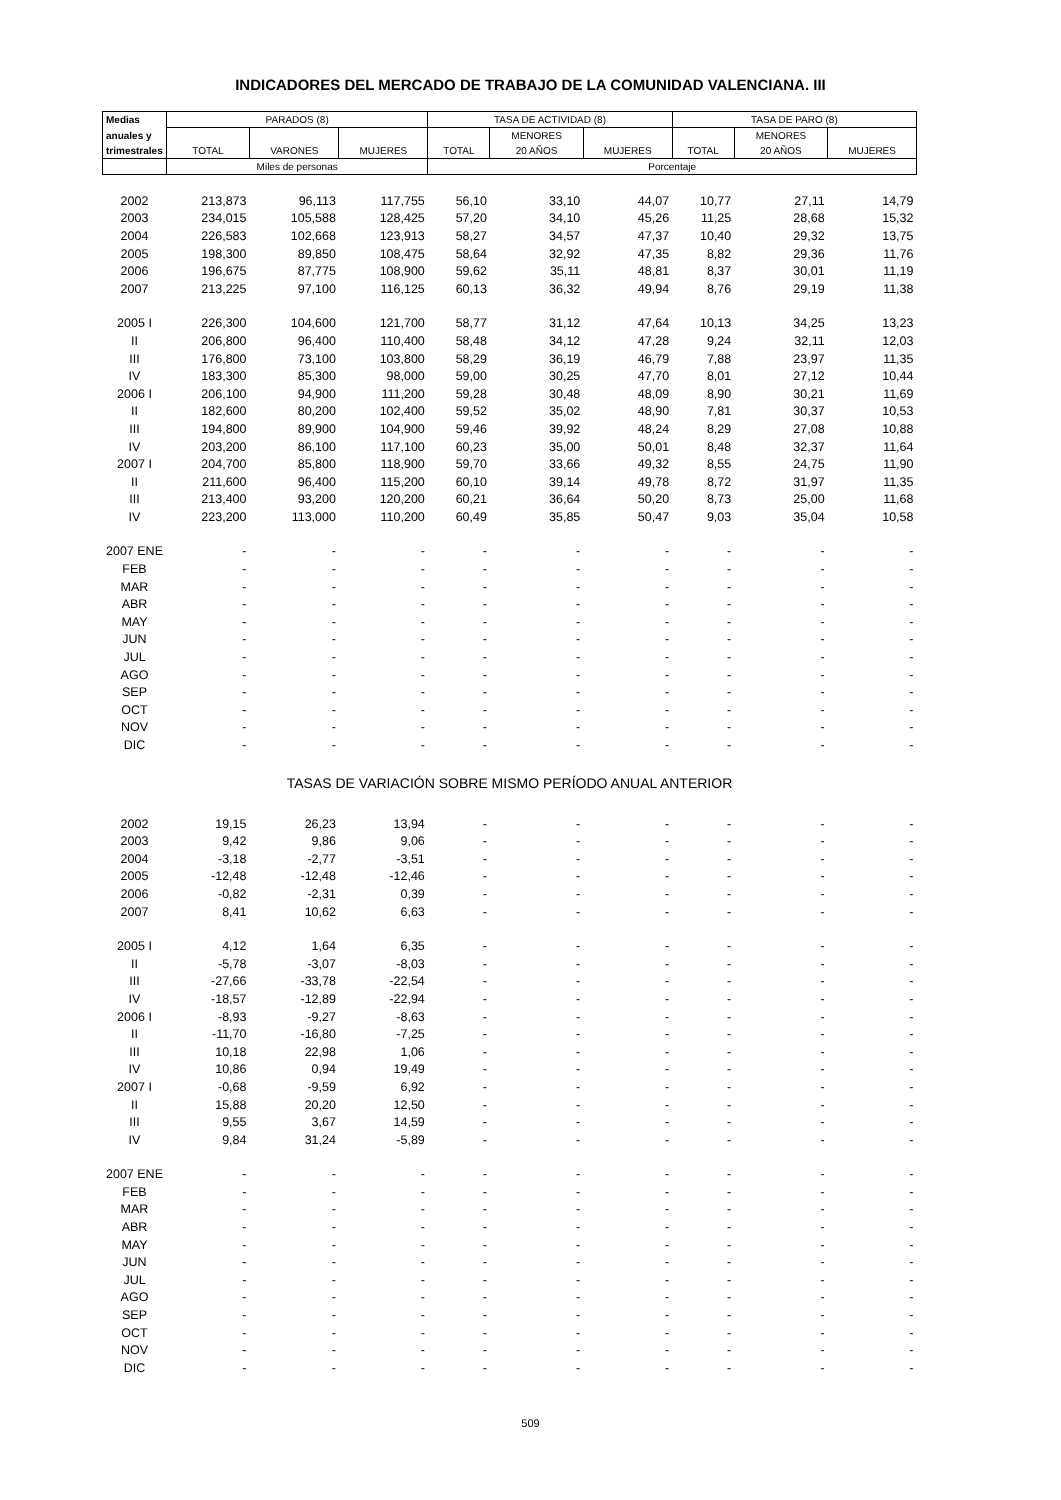INDICADORES DEL MERCADO DE TRABAJO DE LA COMUNIDAD VALENCIANA. III
| Medias | PARADOS (8) | | | TASA DE ACTIVIDAD (8) | | | TASA DE PARO (8) | | |
| --- | --- | --- | --- | --- | --- | --- | --- | --- | --- |
| anuales y | | | | | MENORES | | | MENORES | |
| trimestrales | TOTAL | VARONES | MUJERES | TOTAL | 20 AÑOS | MUJERES | TOTAL | 20 AÑOS | MUJERES |
| | Miles de personas | | | Porcentaje | | | | | |
| 2002 | 213,873 | 96,113 | 117,755 | 56,10 | 33,10 | 44,07 | 10,77 | 27,11 | 14,79 |
| 2003 | 234,015 | 105,588 | 128,425 | 57,20 | 34,10 | 45,26 | 11,25 | 28,68 | 15,32 |
| 2004 | 226,583 | 102,668 | 123,913 | 58,27 | 34,57 | 47,37 | 10,40 | 29,32 | 13,75 |
| 2005 | 198,300 | 89,850 | 108,475 | 58,64 | 32,92 | 47,35 | 8,82 | 29,36 | 11,76 |
| 2006 | 196,675 | 87,775 | 108,900 | 59,62 | 35,11 | 48,81 | 8,37 | 30,01 | 11,19 |
| 2007 | 213,225 | 97,100 | 116,125 | 60,13 | 36,32 | 49,94 | 8,76 | 29,19 | 11,38 |
| 2005 I | 226,300 | 104,600 | 121,700 | 58,77 | 31,12 | 47,64 | 10,13 | 34,25 | 13,23 |
| II | 206,800 | 96,400 | 110,400 | 58,48 | 34,12 | 47,28 | 9,24 | 32,11 | 12,03 |
| III | 176,800 | 73,100 | 103,800 | 58,29 | 36,19 | 46,79 | 7,88 | 23,97 | 11,35 |
| IV | 183,300 | 85,300 | 98,000 | 59,00 | 30,25 | 47,70 | 8,01 | 27,12 | 10,44 |
| 2006 I | 206,100 | 94,900 | 111,200 | 59,28 | 30,48 | 48,09 | 8,90 | 30,21 | 11,69 |
| II | 182,600 | 80,200 | 102,400 | 59,52 | 35,02 | 48,90 | 7,81 | 30,37 | 10,53 |
| III | 194,800 | 89,900 | 104,900 | 59,46 | 39,92 | 48,24 | 8,29 | 27,08 | 10,88 |
| IV | 203,200 | 86,100 | 117,100 | 60,23 | 35,00 | 50,01 | 8,48 | 32,37 | 11,64 |
| 2007 I | 204,700 | 85,800 | 118,900 | 59,70 | 33,66 | 49,32 | 8,55 | 24,75 | 11,90 |
| II | 211,600 | 96,400 | 115,200 | 60,10 | 39,14 | 49,78 | 8,72 | 31,97 | 11,35 |
| III | 213,400 | 93,200 | 120,200 | 60,21 | 36,64 | 50,20 | 8,73 | 25,00 | 11,68 |
| IV | 223,200 | 113,000 | 110,200 | 60,49 | 35,85 | 50,47 | 9,03 | 35,04 | 10,58 |
| 2007 ENE | - | - | - | - | - | - | - | - | - |
| FEB | - | - | - | - | - | - | - | - | - |
| MAR | - | - | - | - | - | - | - | - | - |
| ABR | - | - | - | - | - | - | - | - | - |
| MAY | - | - | - | - | - | - | - | - | - |
| JUN | - | - | - | - | - | - | - | - | - |
| JUL | - | - | - | - | - | - | - | - | - |
| AGO | - | - | - | - | - | - | - | - | - |
| SEP | - | - | - | - | - | - | - | - | - |
| OCT | - | - | - | - | - | - | - | - | - |
| NOV | - | - | - | - | - | - | - | - | - |
| DIC | - | - | - | - | - | - | - | - | - |
| TASAS DE VARIACIÓN SOBRE MISMO PERÍODO ANUAL ANTERIOR | | | | | | | | | |
| 2002 | 19,15 | 26,23 | 13,94 | - | - | - | - | - | - |
| 2003 | 9,42 | 9,86 | 9,06 | - | - | - | - | - | - |
| 2004 | -3,18 | -2,77 | -3,51 | - | - | - | - | - | - |
| 2005 | -12,48 | -12,48 | -12,46 | - | - | - | - | - | - |
| 2006 | -0,82 | -2,31 | 0,39 | - | - | - | - | - | - |
| 2007 | 8,41 | 10,62 | 6,63 | - | - | - | - | - | - |
| 2005 I | 4,12 | 1,64 | 6,35 | - | - | - | - | - | - |
| II | -5,78 | -3,07 | -8,03 | - | - | - | - | - | - |
| III | -27,66 | -33,78 | -22,54 | - | - | - | - | - | - |
| IV | -18,57 | -12,89 | -22,94 | - | - | - | - | - | - |
| 2006 I | -8,93 | -9,27 | -8,63 | - | - | - | - | - | - |
| II | -11,70 | -16,80 | -7,25 | - | - | - | - | - | - |
| III | 10,18 | 22,98 | 1,06 | - | - | - | - | - | - |
| IV | 10,86 | 0,94 | 19,49 | - | - | - | - | - | - |
| 2007 I | -0,68 | -9,59 | 6,92 | - | - | - | - | - | - |
| II | 15,88 | 20,20 | 12,50 | - | - | - | - | - | - |
| III | 9,55 | 3,67 | 14,59 | - | - | - | - | - | - |
| IV | 9,84 | 31,24 | -5,89 | - | - | - | - | - | - |
| 2007 ENE | - | - | - | - | - | - | - | - | - |
| FEB | - | - | - | - | - | - | - | - | - |
| MAR | - | - | - | - | - | - | - | - | - |
| ABR | - | - | - | - | - | - | - | - | - |
| MAY | - | - | - | - | - | - | - | - | - |
| JUN | - | - | - | - | - | - | - | - | - |
| JUL | - | - | - | - | - | - | - | - | - |
| AGO | - | - | - | - | - | - | - | - | - |
| SEP | - | - | - | - | - | - | - | - | - |
| OCT | - | - | - | - | - | - | - | - | - |
| NOV | - | - | - | - | - | - | - | - | - |
| DIC | - | - | - | - | - | - | - | - | - |
509